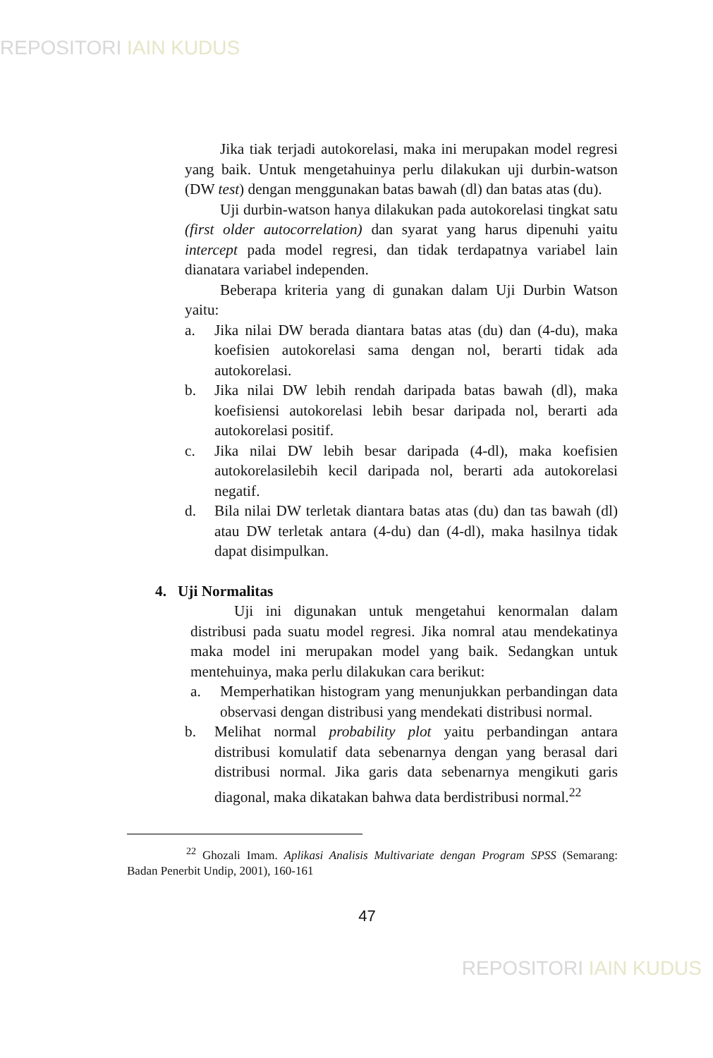REPOSITORI IAIN KUDUS
Jika tiak terjadi autokorelasi, maka ini merupakan model regresi yang baik. Untuk mengetahuinya perlu dilakukan uji durbin-watson (DW test) dengan menggunakan batas bawah (dl) dan batas atas (du).
Uji durbin-watson hanya dilakukan pada autokorelasi tingkat satu (first older autocorrelation) dan syarat yang harus dipenuhi yaitu intercept pada model regresi, dan tidak terdapatnya variabel lain dianatara variabel independen.
Beberapa kriteria yang di gunakan dalam Uji Durbin Watson yaitu:
a. Jika nilai DW berada diantara batas atas (du) dan (4-du), maka koefisien autokorelasi sama dengan nol, berarti tidak ada autokorelasi.
b. Jika nilai DW lebih rendah daripada batas bawah (dl), maka koefisiensi autokorelasi lebih besar daripada nol, berarti ada autokorelasi positif.
c. Jika nilai DW lebih besar daripada (4-dl), maka koefisien autokorelasilebih kecil daripada nol, berarti ada autokorelasi negatif.
d. Bila nilai DW terletak diantara batas atas (du) dan tas bawah (dl) atau DW terletak antara (4-du) dan (4-dl), maka hasilnya tidak dapat disimpulkan.
4. Uji Normalitas
Uji ini digunakan untuk mengetahui kenormalan dalam distribusi pada suatu model regresi. Jika nomral atau mendekatinya maka model ini merupakan model yang baik. Sedangkan untuk mentehuinya, maka perlu dilakukan cara berikut:
a. Memperhatikan histogram yang menunjukkan perbandingan data observasi dengan distribusi yang mendekati distribusi normal.
b. Melihat normal probability plot yaitu perbandingan antara distribusi komulatif data sebenarnya dengan yang berasal dari distribusi normal. Jika garis data sebenarnya mengikuti garis diagonal, maka dikatakan bahwa data berdistribusi normal.<sup>22</sup>
<sup>22</sup> Ghozali Imam. Aplikasi Analisis Multivariate dengan Program SPSS (Semarang: Badan Penerbit Undip, 2001), 160-161
47
REPOSITORI IAIN KUDUS